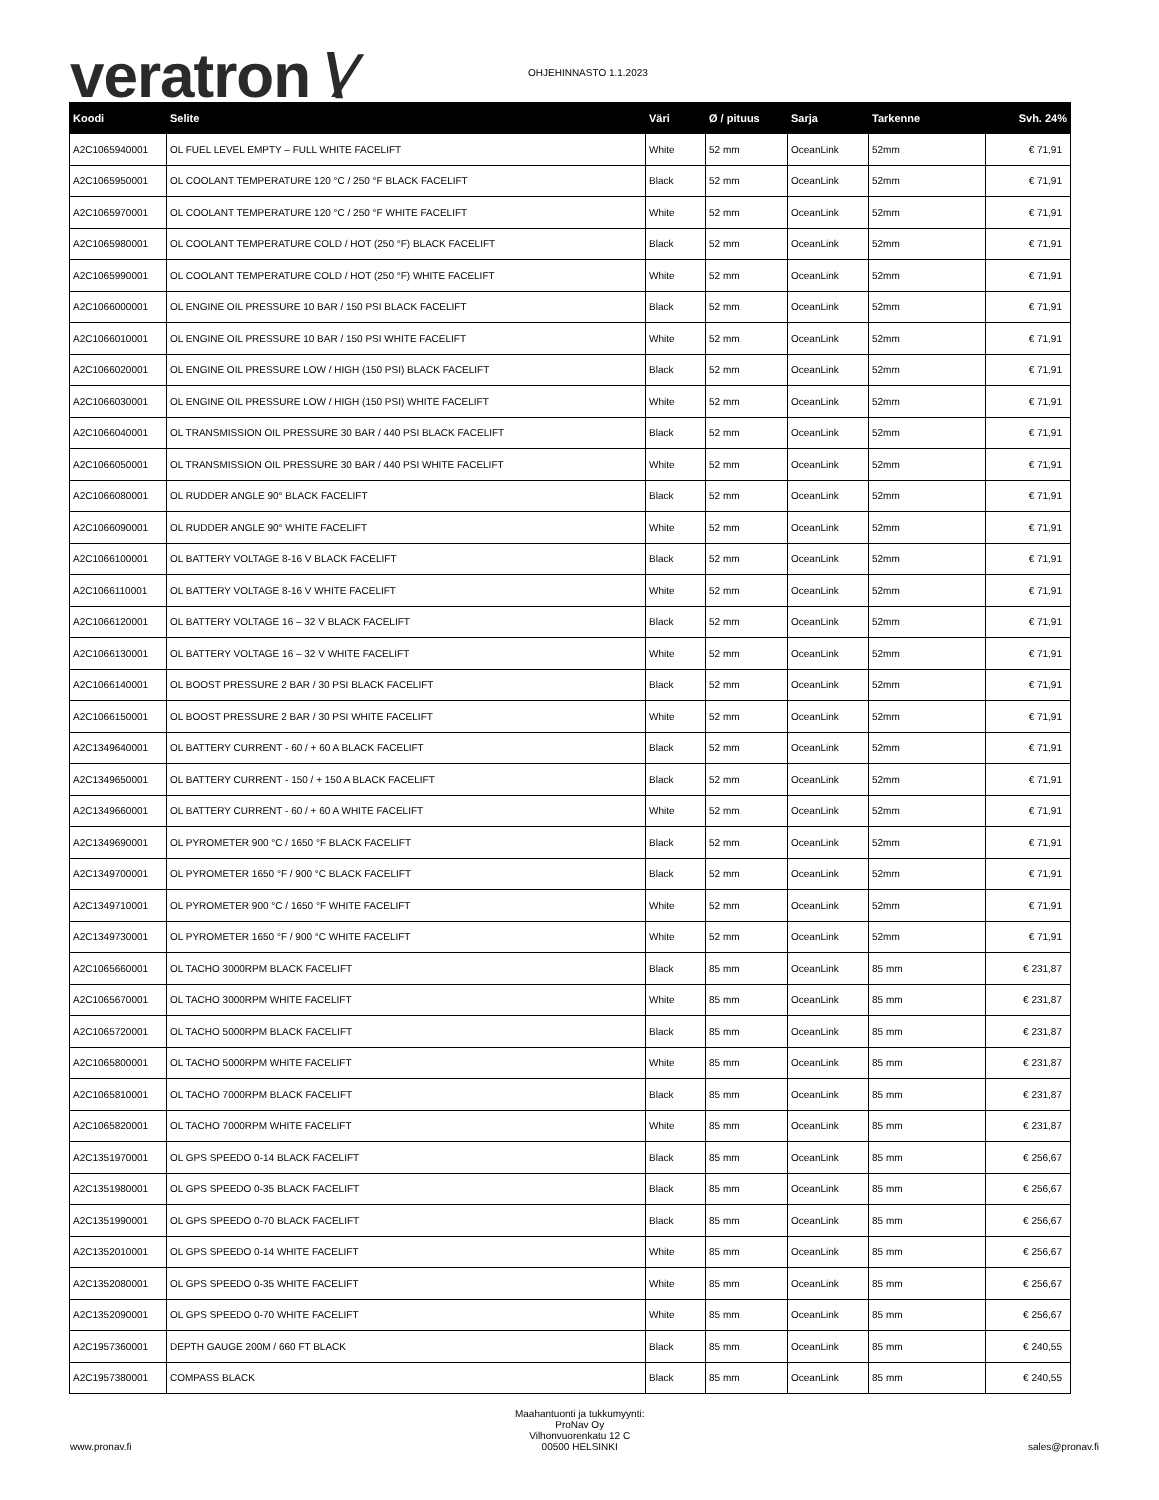veratron \⁄ OHJEHINNASTO 1.1.2023
| Koodi | Selite | Väri | Ø / pituus | Sarja | Tarkenne | Svh. 24% |
| --- | --- | --- | --- | --- | --- | --- |
| A2C1065940001 | OL FUEL LEVEL EMPTY – FULL WHITE FACELIFT | White | 52 mm | OceanLink | 52mm | € 71,91 |
| A2C1065950001 | OL COOLANT TEMPERATURE 120 °C / 250 °F BLACK FACELIFT | Black | 52 mm | OceanLink | 52mm | € 71,91 |
| A2C1065970001 | OL COOLANT TEMPERATURE 120 °C / 250 °F WHITE FACELIFT | White | 52 mm | OceanLink | 52mm | € 71,91 |
| A2C1065980001 | OL COOLANT TEMPERATURE COLD / HOT (250 °F) BLACK FACELIFT | Black | 52 mm | OceanLink | 52mm | € 71,91 |
| A2C1065990001 | OL COOLANT TEMPERATURE COLD / HOT (250 °F) WHITE FACELIFT | White | 52 mm | OceanLink | 52mm | € 71,91 |
| A2C1066000001 | OL ENGINE OIL PRESSURE 10 BAR / 150 PSI BLACK FACELIFT | Black | 52 mm | OceanLink | 52mm | € 71,91 |
| A2C1066010001 | OL ENGINE OIL PRESSURE 10 BAR / 150 PSI WHITE FACELIFT | White | 52 mm | OceanLink | 52mm | € 71,91 |
| A2C1066020001 | OL ENGINE OIL PRESSURE LOW / HIGH (150 PSI) BLACK FACELIFT | Black | 52 mm | OceanLink | 52mm | € 71,91 |
| A2C1066030001 | OL ENGINE OIL PRESSURE LOW / HIGH (150 PSI) WHITE FACELIFT | White | 52 mm | OceanLink | 52mm | € 71,91 |
| A2C1066040001 | OL TRANSMISSION OIL PRESSURE 30 BAR / 440 PSI BLACK FACELIFT | Black | 52 mm | OceanLink | 52mm | € 71,91 |
| A2C1066050001 | OL TRANSMISSION OIL PRESSURE 30 BAR / 440 PSI WHITE FACELIFT | White | 52 mm | OceanLink | 52mm | € 71,91 |
| A2C1066080001 | OL RUDDER ANGLE 90° BLACK FACELIFT | Black | 52 mm | OceanLink | 52mm | € 71,91 |
| A2C1066090001 | OL RUDDER ANGLE 90° WHITE FACELIFT | White | 52 mm | OceanLink | 52mm | € 71,91 |
| A2C1066100001 | OL BATTERY VOLTAGE 8-16 V BLACK FACELIFT | Black | 52 mm | OceanLink | 52mm | € 71,91 |
| A2C1066110001 | OL BATTERY VOLTAGE 8-16 V WHITE FACELIFT | White | 52 mm | OceanLink | 52mm | € 71,91 |
| A2C1066120001 | OL BATTERY VOLTAGE 16 – 32 V BLACK FACELIFT | Black | 52 mm | OceanLink | 52mm | € 71,91 |
| A2C1066130001 | OL BATTERY VOLTAGE 16 – 32 V WHITE FACELIFT | White | 52 mm | OceanLink | 52mm | € 71,91 |
| A2C1066140001 | OL BOOST PRESSURE 2 BAR / 30 PSI BLACK FACELIFT | Black | 52 mm | OceanLink | 52mm | € 71,91 |
| A2C1066150001 | OL BOOST PRESSURE 2 BAR / 30 PSI WHITE FACELIFT | White | 52 mm | OceanLink | 52mm | € 71,91 |
| A2C1349640001 | OL BATTERY CURRENT - 60 / + 60 A BLACK FACELIFT | Black | 52 mm | OceanLink | 52mm | € 71,91 |
| A2C1349650001 | OL BATTERY CURRENT - 150 / + 150 A BLACK FACELIFT | Black | 52 mm | OceanLink | 52mm | € 71,91 |
| A2C1349660001 | OL BATTERY CURRENT - 60 / + 60 A WHITE FACELIFT | White | 52 mm | OceanLink | 52mm | € 71,91 |
| A2C1349690001 | OL PYROMETER 900 °C / 1650 °F BLACK FACELIFT | Black | 52 mm | OceanLink | 52mm | € 71,91 |
| A2C1349700001 | OL PYROMETER 1650 °F / 900 °C BLACK FACELIFT | Black | 52 mm | OceanLink | 52mm | € 71,91 |
| A2C1349710001 | OL PYROMETER 900 °C / 1650 °F WHITE FACELIFT | White | 52 mm | OceanLink | 52mm | € 71,91 |
| A2C1349730001 | OL PYROMETER 1650 °F / 900 °C WHITE FACELIFT | White | 52 mm | OceanLink | 52mm | € 71,91 |
| A2C1065660001 | OL TACHO 3000RPM BLACK FACELIFT | Black | 85 mm | OceanLink | 85 mm | € 231,87 |
| A2C1065670001 | OL TACHO 3000RPM WHITE FACELIFT | White | 85 mm | OceanLink | 85 mm | € 231,87 |
| A2C1065720001 | OL TACHO 5000RPM BLACK FACELIFT | Black | 85 mm | OceanLink | 85 mm | € 231,87 |
| A2C1065800001 | OL TACHO 5000RPM WHITE FACELIFT | White | 85 mm | OceanLink | 85 mm | € 231,87 |
| A2C1065810001 | OL TACHO 7000RPM BLACK FACELIFT | Black | 85 mm | OceanLink | 85 mm | € 231,87 |
| A2C1065820001 | OL TACHO 7000RPM WHITE FACELIFT | White | 85 mm | OceanLink | 85 mm | € 231,87 |
| A2C1351970001 | OL GPS SPEEDO 0-14 BLACK FACELIFT | Black | 85 mm | OceanLink | 85 mm | € 256,67 |
| A2C1351980001 | OL GPS SPEEDO 0-35 BLACK FACELIFT | Black | 85 mm | OceanLink | 85 mm | € 256,67 |
| A2C1351990001 | OL GPS SPEEDO 0-70 BLACK FACELIFT | Black | 85 mm | OceanLink | 85 mm | € 256,67 |
| A2C1352010001 | OL GPS SPEEDO 0-14 WHITE FACELIFT | White | 85 mm | OceanLink | 85 mm | € 256,67 |
| A2C1352080001 | OL GPS SPEEDO 0-35 WHITE FACELIFT | White | 85 mm | OceanLink | 85 mm | € 256,67 |
| A2C1352090001 | OL GPS SPEEDO 0-70 WHITE FACELIFT | White | 85 mm | OceanLink | 85 mm | € 256,67 |
| A2C1957360001 | DEPTH GAUGE 200M / 660 FT BLACK | Black | 85 mm | OceanLink | 85 mm | € 240,55 |
| A2C1957380001 | COMPASS BLACK | Black | 85 mm | OceanLink | 85 mm | € 240,55 |
www.pronav.fi
Maahantuonti ja tukkumyynti:
ProNav Oy
Vilhonvuorenkatu 12 C
00500 HELSINKI
sales@pronav.fi